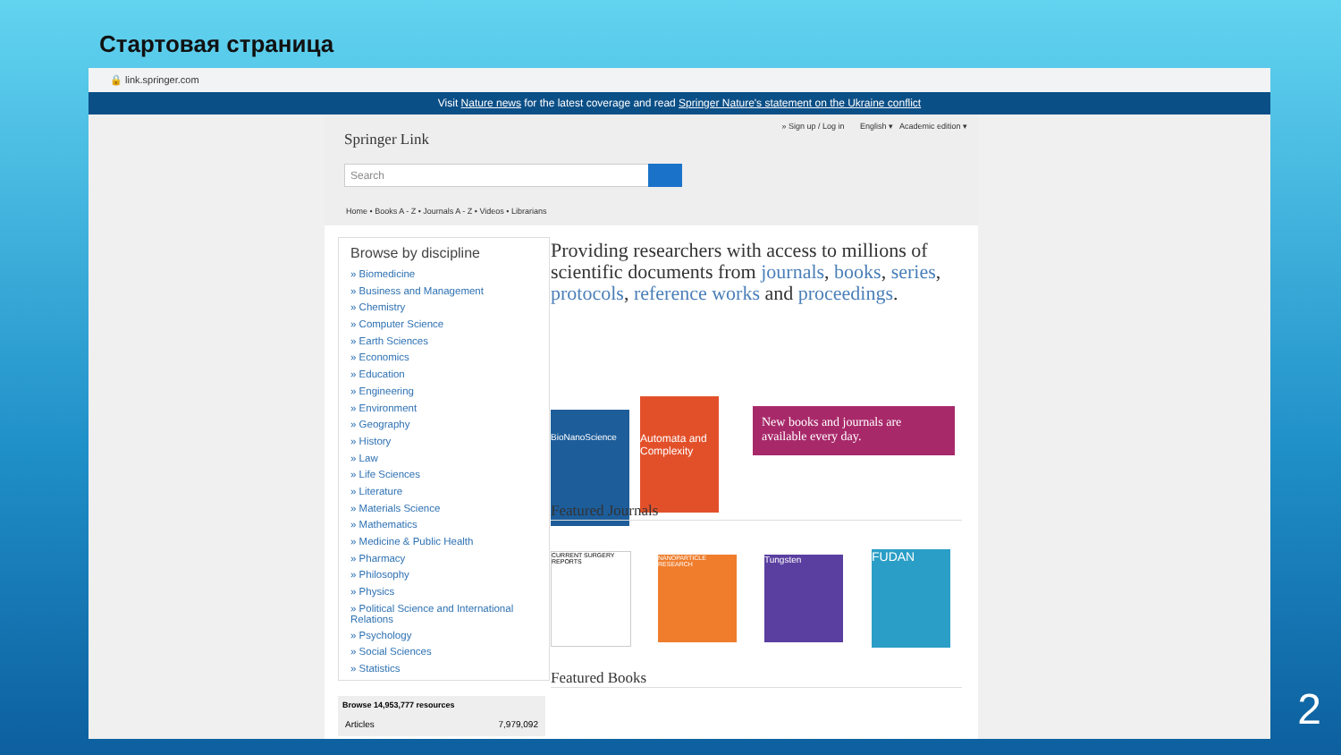Стартовая страница
🔒 link.springer.com
Visit Nature news for the latest coverage and read Springer Nature's statement on the Ukraine conflict
Springer Link
» Sign up / Log in English ▾ Academic edition ▾
Search
Home • Books A - Z • Journals A - Z • Videos • Librarians
Browse by discipline
» Biomedicine
» Business and Management
» Chemistry
» Computer Science
» Earth Sciences
» Economics
» Education
» Engineering
» Environment
» Geography
» History
» Law
» Life Sciences
» Literature
» Materials Science
» Mathematics
» Medicine & Public Health
» Pharmacy
» Philosophy
» Physics
» Political Science and International Relations
» Psychology
» Social Sciences
» Statistics
Browse 14,953,777 resources
| Articles | 7,979,092 |
Providing researchers with access to millions of scientific documents from journals, books, series, protocols, reference works and proceedings.
BioNanoScience
Automata and Complexity
New books and journals are available every day.
Featured Journals
CURRENT SURGERY REPORTS
NANOPARTICLE RESEARCH
Tungsten FUDAN
Featured Books
2